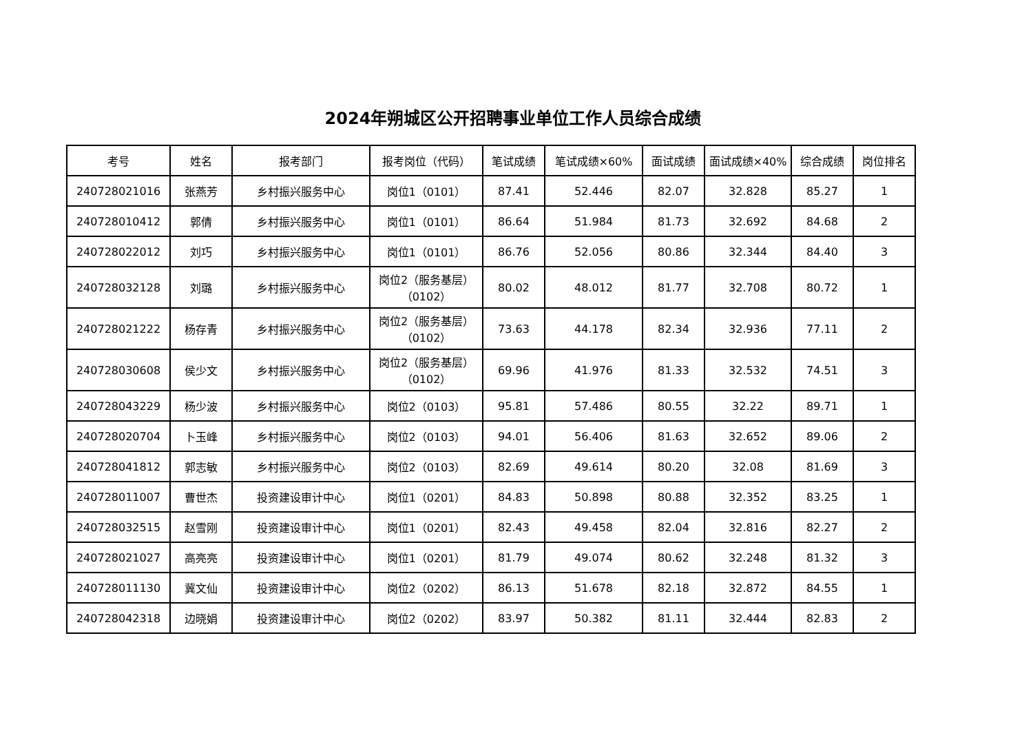2024年朔城区公开招聘事业单位工作人员综合成绩
| 考号 | 姓名 | 报考部门 | 报考岗位（代码） | 笔试成绩 | 笔试成绩×60% | 面试成绩 | 面试成绩×40% | 综合成绩 | 岗位排名 |
| --- | --- | --- | --- | --- | --- | --- | --- | --- | --- |
| 240728021016 | 张燕芳 | 乡村振兴服务中心 | 岗位1（0101） | 87.41 | 52.446 | 82.07 | 32.828 | 85.27 | 1 |
| 240728010412 | 郭倩 | 乡村振兴服务中心 | 岗位1（0101） | 86.64 | 51.984 | 81.73 | 32.692 | 84.68 | 2 |
| 240728022012 | 刘巧 | 乡村振兴服务中心 | 岗位1（0101） | 86.76 | 52.056 | 80.86 | 32.344 | 84.40 | 3 |
| 240728032128 | 刘璐 | 乡村振兴服务中心 | 岗位2（服务基层） （0102） | 80.02 | 48.012 | 81.77 | 32.708 | 80.72 | 1 |
| 240728021222 | 杨存青 | 乡村振兴服务中心 | 岗位2（服务基层） （0102） | 73.63 | 44.178 | 82.34 | 32.936 | 77.11 | 2 |
| 240728030608 | 侯少文 | 乡村振兴服务中心 | 岗位2（服务基层） （0102） | 69.96 | 41.976 | 81.33 | 32.532 | 74.51 | 3 |
| 240728043229 | 杨少波 | 乡村振兴服务中心 | 岗位2（0103） | 95.81 | 57.486 | 80.55 | 32.22 | 89.71 | 1 |
| 240728020704 | 卜玉峰 | 乡村振兴服务中心 | 岗位2（0103） | 94.01 | 56.406 | 81.63 | 32.652 | 89.06 | 2 |
| 240728041812 | 郭志敏 | 乡村振兴服务中心 | 岗位2（0103） | 82.69 | 49.614 | 80.20 | 32.08 | 81.69 | 3 |
| 240728011007 | 曹世杰 | 投资建设审计中心 | 岗位1（0201） | 84.83 | 50.898 | 80.88 | 32.352 | 83.25 | 1 |
| 240728032515 | 赵雪刚 | 投资建设审计中心 | 岗位1（0201） | 82.43 | 49.458 | 82.04 | 32.816 | 82.27 | 2 |
| 240728021027 | 高亮亮 | 投资建设审计中心 | 岗位1（0201） | 81.79 | 49.074 | 80.62 | 32.248 | 81.32 | 3 |
| 240728011130 | 冀文仙 | 投资建设审计中心 | 岗位2（0202） | 86.13 | 51.678 | 82.18 | 32.872 | 84.55 | 1 |
| 240728042318 | 边晓娟 | 投资建设审计中心 | 岗位2（0202） | 83.97 | 50.382 | 81.11 | 32.444 | 82.83 | 2 |